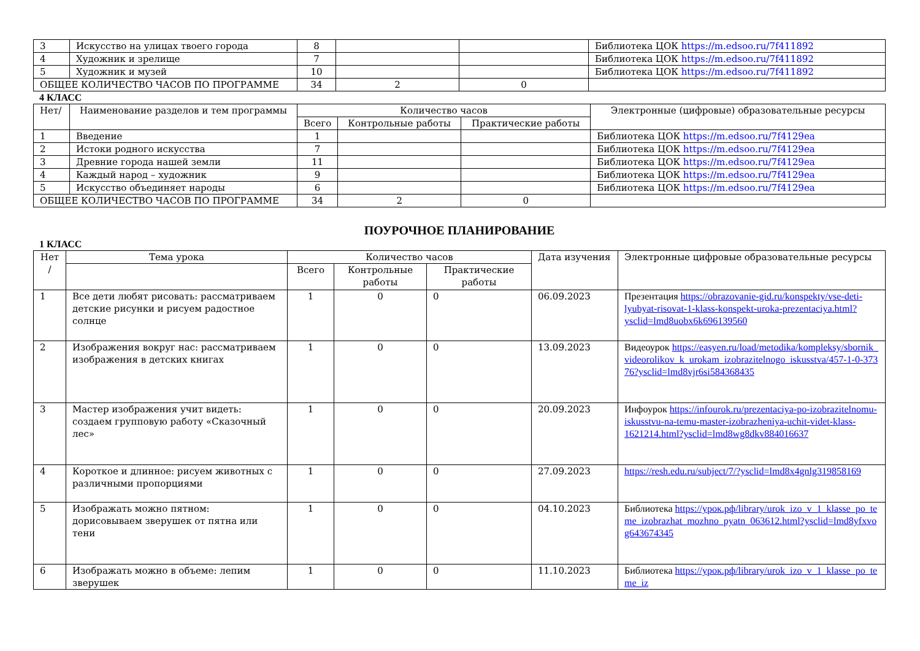| 3 | Искусство на улицах твоего города | 8 | | | Библиотека ЦОК https://m.edsoo.ru/7f411892 |
| 4 | Художник и зрелище | 7 | | | Библиотека ЦОК https://m.edsoo.ru/7f411892 |
| 5 | Художник и музей | 10 | | | Библиотека ЦОК https://m.edsoo.ru/7f411892 |
| ОБЩЕЕ КОЛИЧЕСТВО ЧАСОВ ПО ПРОГРАММЕ | | 34 | 2 | 0 | |
4 КЛАСС
| Нет/ | Наименование разделов и тем программы | Количество часов | | | Электронные (цифровые) образовательные ресурсы |
| --- | --- | --- | --- | --- | --- |
| | | Всего | Контрольные работы | Практические работы | |
| 1 | Введение | 1 | | | Библиотека ЦОК https://m.edsoo.ru/7f4129ea |
| 2 | Истоки родного искусства | 7 | | | Библиотека ЦОК https://m.edsoo.ru/7f4129ea |
| 3 | Древние города нашей земли | 11 | | | Библиотека ЦОК https://m.edsoo.ru/7f4129ea |
| 4 | Каждый народ – художник | 9 | | | Библиотека ЦОК https://m.edsoo.ru/7f4129ea |
| 5 | Искусство объединяет народы | 6 | | | Библиотека ЦОК https://m.edsoo.ru/7f4129ea |
| ОБЩЕЕ КОЛИЧЕСТВО ЧАСОВ ПО ПРОГРАММЕ | | 34 | 2 | 0 | |
ПОУРОЧНОЕ ПЛАНИРОВАНИЕ
1 КЛАСС
| Нет / | Тема урока | Количество часов | | | Дата изучения | Электронные цифровые образовательные ресурсы |
| --- | --- | --- | --- | --- | --- | --- |
| | | Всего | Контрольные работы | Практические работы | | |
| 1 | Все дети любят рисовать: рассматриваем детские рисунки и рисуем радостное солнце | 1 | 0 | 0 | 06.09.2023 | Презентация https://obrazovanie-gid.ru/konspekty/vse-deti-lyubyat-risovat-1-klass-konspekt-uroka-prezentaciya.html?ysclid=lmd8uobx6k696139560 |
| 2 | Изображения вокруг нас: рассматриваем изображения в детских книгах | 1 | 0 | 0 | 13.09.2023 | Видеоурок https://easyen.ru/load/metodika/kompleksy/sbornik_videorolikov_k_urokam_izobrazitelnogo_iskusstva/457-1-0-37376?ysclid=lmd8vjr6si584368435 |
| 3 | Мастер изображения учит видеть: создаем групповую работу «Сказочный лес» | 1 | 0 | 0 | 20.09.2023 | Инфоурок https://infourok.ru/prezentaciya-po-izobrazitelnomu-iskusstvu-na-temu-master-izobrazheniya-uchit-videt-klass-1621214.html?ysclid=lmd8wg8dkv884016637 |
| 4 | Короткое и длинное: рисуем животных с различными пропорциями | 1 | 0 | 0 | 27.09.2023 | https://resh.edu.ru/subject/7/?ysclid=lmd8x4gnlg319858169 |
| 5 | Изображать можно пятном: дорисовываем зверушек от пятна или тени | 1 | 0 | 0 | 04.10.2023 | Библиотека https://урок.рф/library/urok_izo_v_1_klasse_po_teme_izobrazhat_mozhno_pyatn_063612.html?ysclid=lmd8yfxvog643674345 |
| 6 | Изображать можно в объеме: лепим зверушек | 1 | 0 | 0 | 11.10.2023 | Библиотека https://урок.рф/library/urok_izo_v_1_klasse_po_teme_iz |